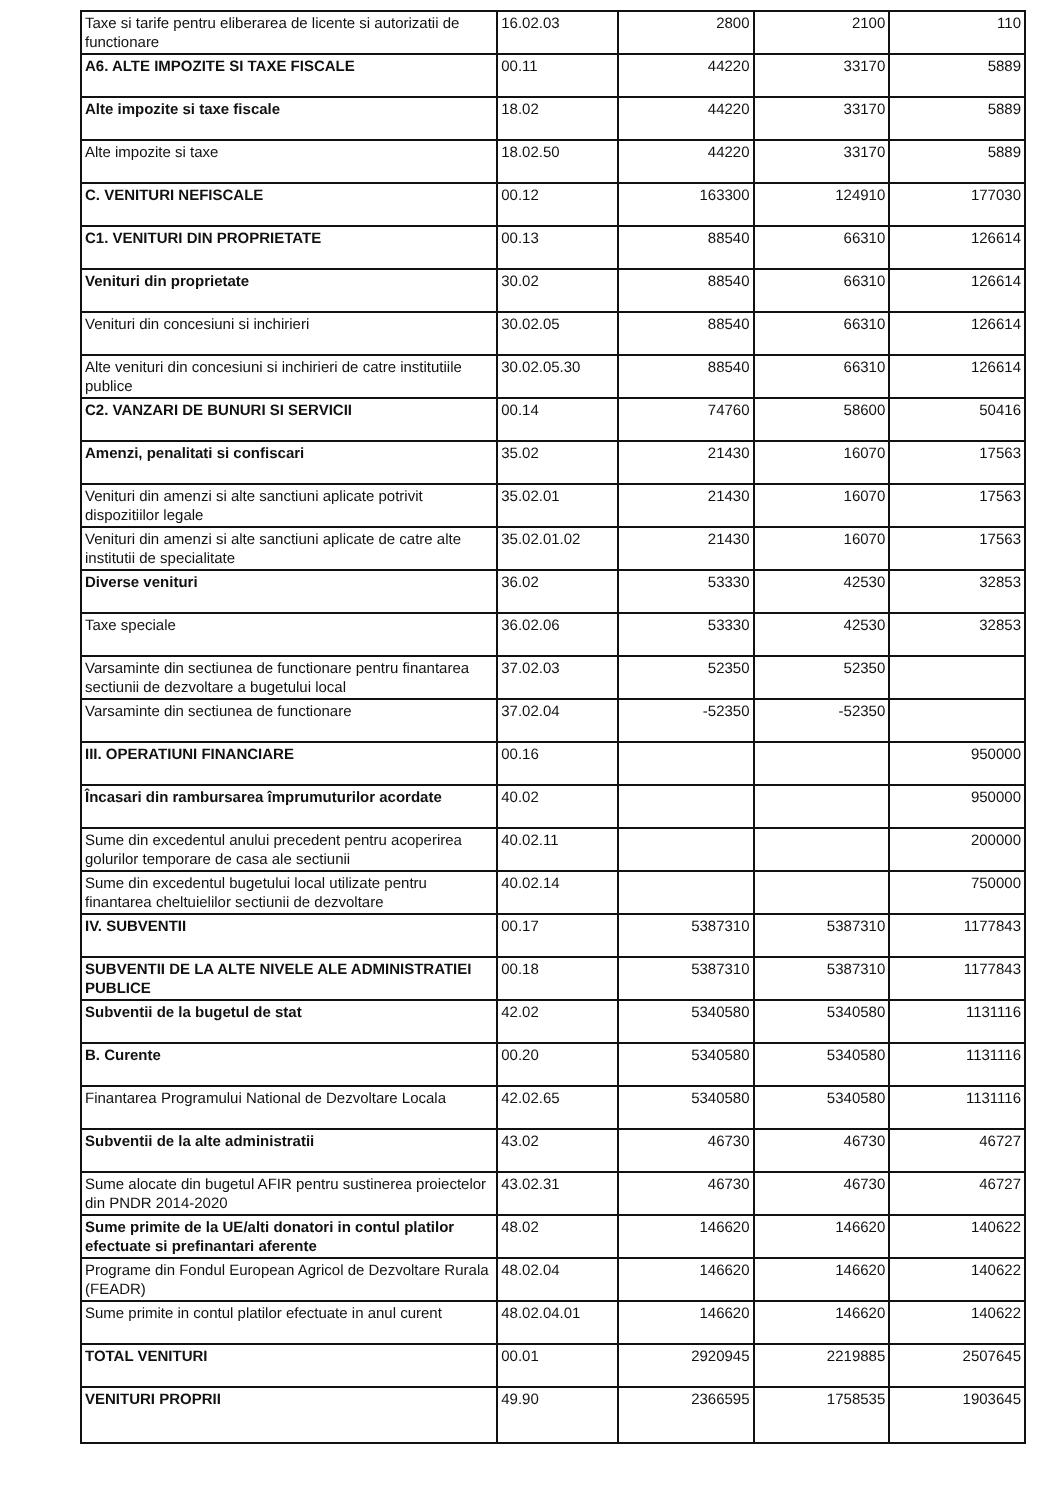| Taxe si tarife pentru eliberarea de licente si autorizatii de functionare | 16.02.03 | 2800 | 2100 | 110 |
| A6. ALTE IMPOZITE SI TAXE FISCALE | 00.11 | 44220 | 33170 | 5889 |
| Alte impozite si taxe fiscale | 18.02 | 44220 | 33170 | 5889 |
| Alte impozite si taxe | 18.02.50 | 44220 | 33170 | 5889 |
| C. VENITURI NEFISCALE | 00.12 | 163300 | 124910 | 177030 |
| C1. VENITURI DIN PROPRIETATE | 00.13 | 88540 | 66310 | 126614 |
| Venituri din proprietate | 30.02 | 88540 | 66310 | 126614 |
| Venituri din concesiuni si inchirieri | 30.02.05 | 88540 | 66310 | 126614 |
| Alte venituri din concesiuni si inchirieri de catre institutiile publice | 30.02.05.30 | 88540 | 66310 | 126614 |
| C2. VANZARI DE BUNURI SI SERVICII | 00.14 | 74760 | 58600 | 50416 |
| Amenzi, penalitati si confiscari | 35.02 | 21430 | 16070 | 17563 |
| Venituri din amenzi si alte sanctiuni aplicate potrivit dispozitiilor legale | 35.02.01 | 21430 | 16070 | 17563 |
| Venituri din amenzi si alte sanctiuni aplicate de catre alte institutii de specialitate | 35.02.01.02 | 21430 | 16070 | 17563 |
| Diverse venituri | 36.02 | 53330 | 42530 | 32853 |
| Taxe speciale | 36.02.06 | 53330 | 42530 | 32853 |
| Varsaminte din sectiunea de functionare pentru finantarea sectiunii de dezvoltare a bugetului local | 37.02.03 | 52350 | 52350 | |
| Varsaminte din sectiunea de functionare | 37.02.04 | -52350 | -52350 | |
| III. OPERATIUNI FINANCIARE | 00.16 | | | 950000 |
| Încasari din rambursarea împrumuturilor acordate | 40.02 | | | 950000 |
| Sume din excedentul anului precedent pentru acoperirea golurilor temporare de casa ale sectiunii | 40.02.11 | | | 200000 |
| Sume din excedentul bugetului local utilizate pentru finantarea cheltuielilor sectiunii de dezvoltare | 40.02.14 | | | 750000 |
| IV. SUBVENTII | 00.17 | 5387310 | 5387310 | 1177843 |
| SUBVENTII DE LA ALTE NIVELE ALE ADMINISTRATIEI PUBLICE | 00.18 | 5387310 | 5387310 | 1177843 |
| Subventii de la bugetul de stat | 42.02 | 5340580 | 5340580 | 1131116 |
| B. Curente | 00.20 | 5340580 | 5340580 | 1131116 |
| Finantarea Programului National de Dezvoltare Locala | 42.02.65 | 5340580 | 5340580 | 1131116 |
| Subventii de la alte administratii | 43.02 | 46730 | 46730 | 46727 |
| Sume alocate din bugetul AFIR pentru sustinerea proiectelor din PNDR 2014-2020 | 43.02.31 | 46730 | 46730 | 46727 |
| Sume primite de la UE/alti donatori in contul platilor efectuate si prefinantari aferente | 48.02 | 146620 | 146620 | 140622 |
| Programe din Fondul European Agricol de Dezvoltare Rurala (FEADR) | 48.02.04 | 146620 | 146620 | 140622 |
| Sume primite in contul platilor efectuate in anul curent | 48.02.04.01 | 146620 | 146620 | 140622 |
| TOTAL VENITURI | 00.01 | 2920945 | 2219885 | 2507645 |
| VENITURI PROPRII | 49.90 | 2366595 | 1758535 | 1903645 |